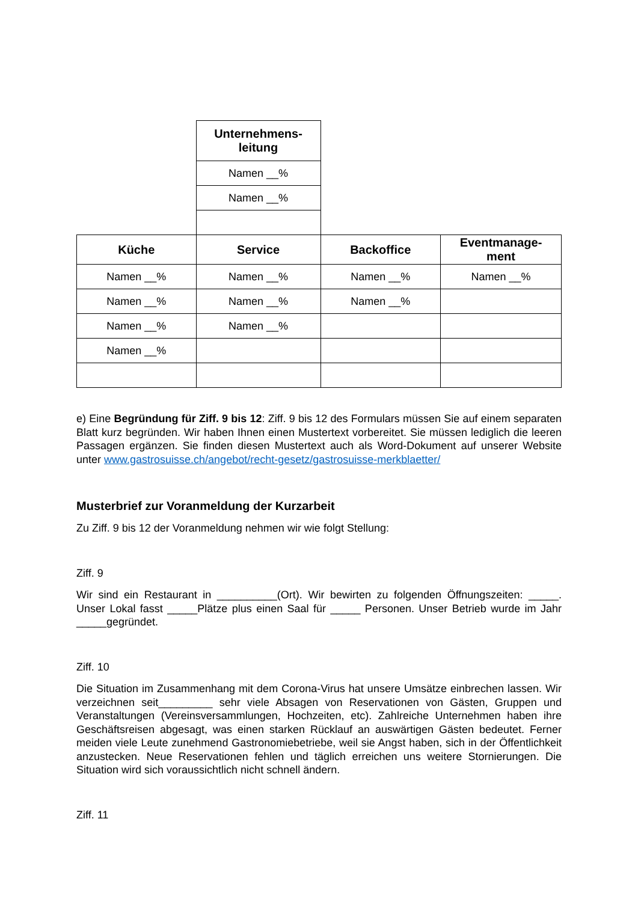| | Unternehmens- leitung | | |
| | Namen __% | | |
| | Namen __% | | |
| Küche | Service | Backoffice | Eventmanage- ment |
| Namen __% | Namen __% | Namen __% | Namen __% |
| Namen __% | Namen __% | Namen __% | |
| Namen __% | Namen __% | | |
| Namen __% | | | |
e) Eine Begründung für Ziff. 9 bis 12: Ziff. 9 bis 12 des Formulars müssen Sie auf einem separaten Blatt kurz begründen. Wir haben Ihnen einen Mustertext vorbereitet. Sie müssen lediglich die leeren Passagen ergänzen. Sie finden diesen Mustertext auch als Word-Dokument auf unserer Website unter www.gastrosuisse.ch/angebot/recht-gesetz/gastrosuisse-merkblaetter/
Musterbrief zur Voranmeldung der Kurzarbeit
Zu Ziff. 9 bis 12 der Voranmeldung nehmen wir wie folgt Stellung:
Ziff. 9
Wir sind ein Restaurant in __________(Ort). Wir bewirten zu folgenden Öffnungszeiten: _____. Unser Lokal fasst _____Plätze plus einen Saal für _____ Personen. Unser Betrieb wurde im Jahr _____gegründet.
Ziff. 10
Die Situation im Zusammenhang mit dem Corona-Virus hat unsere Umsätze einbrechen lassen. Wir verzeichnen seit_________ sehr viele Absagen von Reservationen von Gästen, Gruppen und Veranstaltungen (Vereinsversammlungen, Hochzeiten, etc). Zahlreiche Unternehmen haben ihre Geschäftsreisen abgesagt, was einen starken Rücklauf an auswärtigen Gästen bedeutet. Ferner meiden viele Leute zunehmend Gastronomiebetriebe, weil sie Angst haben, sich in der Öffentlichkeit anzustecken. Neue Reservationen fehlen und täglich erreichen uns weitere Stornierungen. Die Situation wird sich voraussichtlich nicht schnell ändern.
Ziff. 11